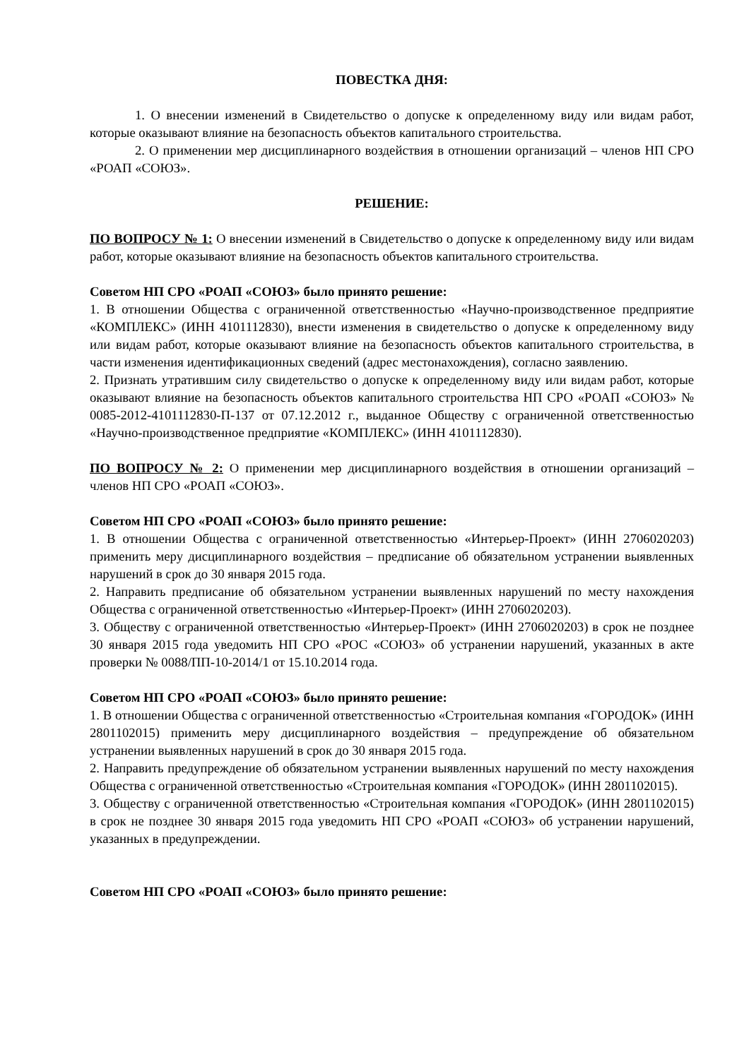ПОВЕСТКА ДНЯ:
1. О внесении изменений в Свидетельство о допуске к определенному виду или видам работ, которые оказывают влияние на безопасность объектов капитального строительства.
2. О применении мер дисциплинарного воздействия в отношении организаций – членов НП СРО «РОАП «СОЮЗ».
РЕШЕНИЕ:
ПО ВОПРОСУ № 1: О внесении изменений в Свидетельство о допуске к определенному виду или видам работ, которые оказывают влияние на безопасность объектов капитального строительства.
Советом НП СРО «РОАП «СОЮЗ» было принято решение:
1. В отношении Общества с ограниченной ответственностью «Научно-производственное предприятие «КОМПЛЕКС» (ИНН 4101112830), внести изменения в свидетельство о допуске к определенному виду или видам работ, которые оказывают влияние на безопасность объектов капитального строительства, в части изменения идентификационных сведений (адрес местонахождения), согласно заявлению.
2. Признать утратившим силу свидетельство о допуске к определенному виду или видам работ, которые оказывают влияние на безопасность объектов капитального строительства НП СРО «РОАП «СОЮЗ» № 0085-2012-4101112830-П-137 от 07.12.2012 г., выданное Обществу с ограниченной ответственностью «Научно-производственное предприятие «КОМПЛЕКС» (ИНН 4101112830).
ПО ВОПРОСУ № 2: О применении мер дисциплинарного воздействия в отношении организаций – членов НП СРО «РОАП «СОЮЗ».
Советом НП СРО «РОАП «СОЮЗ» было принято решение:
1. В отношении Общества с ограниченной ответственностью «Интерьер-Проект» (ИНН 2706020203) применить меру дисциплинарного воздействия – предписание об обязательном устранении выявленных нарушений в срок до 30 января 2015 года.
2. Направить предписание об обязательном устранении выявленных нарушений по месту нахождения Общества с ограниченной ответственностью «Интерьер-Проект» (ИНН 2706020203).
3. Обществу с ограниченной ответственностью «Интерьер-Проект» (ИНН 2706020203) в срок не позднее 30 января 2015 года уведомить НП СРО «РОС «СОЮЗ» об устранении нарушений, указанных в акте проверки № 0088/ПП-10-2014/1 от 15.10.2014 года.
Советом НП СРО «РОАП «СОЮЗ» было принято решение:
1. В отношении Общества с ограниченной ответственностью «Строительная компания «ГОРОДОК» (ИНН 2801102015) применить меру дисциплинарного воздействия – предупреждение об обязательном устранении выявленных нарушений в срок до 30 января 2015 года.
2. Направить предупреждение об обязательном устранении выявленных нарушений по месту нахождения Общества с ограниченной ответственностью «Строительная компания «ГОРОДОК» (ИНН 2801102015).
3. Обществу с ограниченной ответственностью «Строительная компания «ГОРОДОК» (ИНН 2801102015) в срок не позднее 30 января 2015 года уведомить НП СРО «РОАП «СОЮЗ» об устранении нарушений, указанных в предупреждении.
Советом НП СРО «РОАП «СОЮЗ» было принято решение: